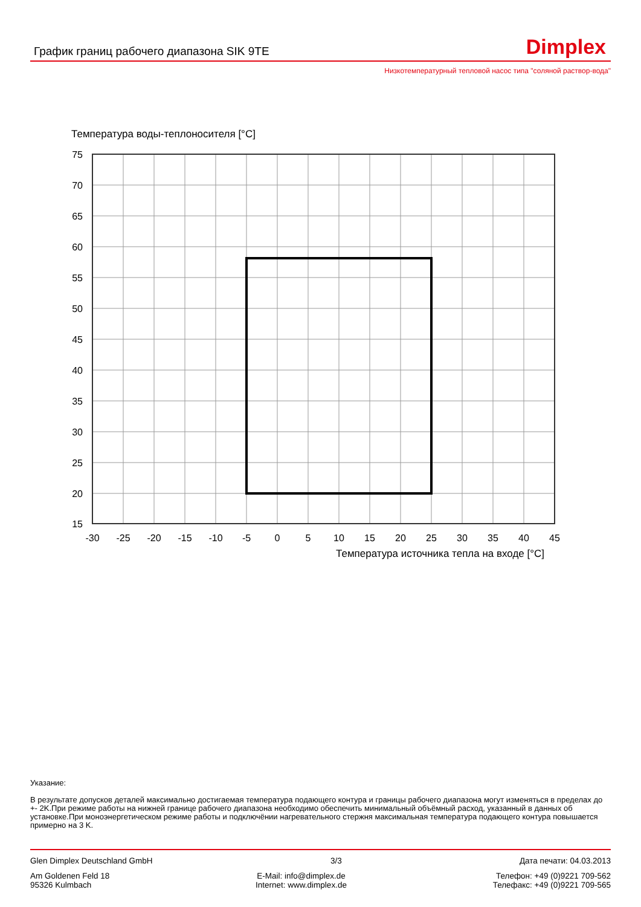График границ рабочего диапазона SIK 9TE
Dimplex
Низкотемпературный тепловой насос типа "соляной раствор-вода"
Температура воды-теплоносителя [°C]
75
70
65
60
55
50
45
40
35
30
25
20
15
-30
-25
-20
-15
-10
-5
0
5
10
15
20
25
30
35
40
45
Температура источника тепла на входе [°C]
Указание:
В результате допусков деталей максимально достигаемая температура подающего контура и границы рабочего диапазона могут изменяться в пределах до +- 2K.При режиме работы на нижней границе рабочего диапазона необходимо обеспечить минимальный объёмный расход, указанный в данных об установке.При моноэнергетическом режиме работы и подключёнии нагревательного стержня максимальная температура подающего контура повышается примерно на 3 K.
Glen Dimplex Deutschland GmbH 3/3 Дата печати: 04.03.2013
Am Goldenen Feld 18
95326 Kulmbach E-Mail: info@dimplex.de
Internet: www.dimplex.de Телефон: +49 (0)9221 709-562
Телефакс: +49 (0)9221 709-565